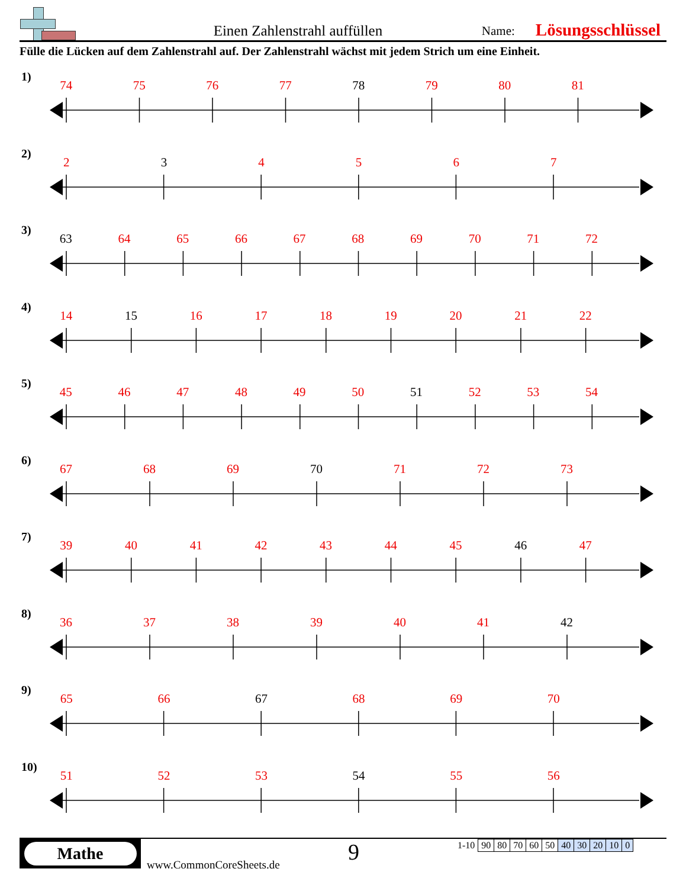Einen Zahlenstrahl auffüllen
Name:
Lösungsschlüssel
Fülle die Lücken auf dem Zahlenstrahl auf. Der Zahlenstrahl wächst mit jedem Strich um eine Einheit.
1)
74 75 76 77 78 79 80 81
2)
2 3 4567
3)
63 64 65 66 67 68 69 70 71 72
4)
14 15 16 17 18 19 20 21 22
5)
45 46 47 48 49 50 51 52 53 54
6)
67 68 69 70 71 72 73
7)
39 40 41 42 43 44 45 46 47
8)
36 37 38 39 40 41 42
9)
65 66 67 68 69 70
10)
51 52 53 54 55 56
Mathe
www.CommonCoreSheets.de
9
| 1-10 | 90 | 80 | 70 | 60 | 50 | 40 | 30 | 20 | 10 | 0 |